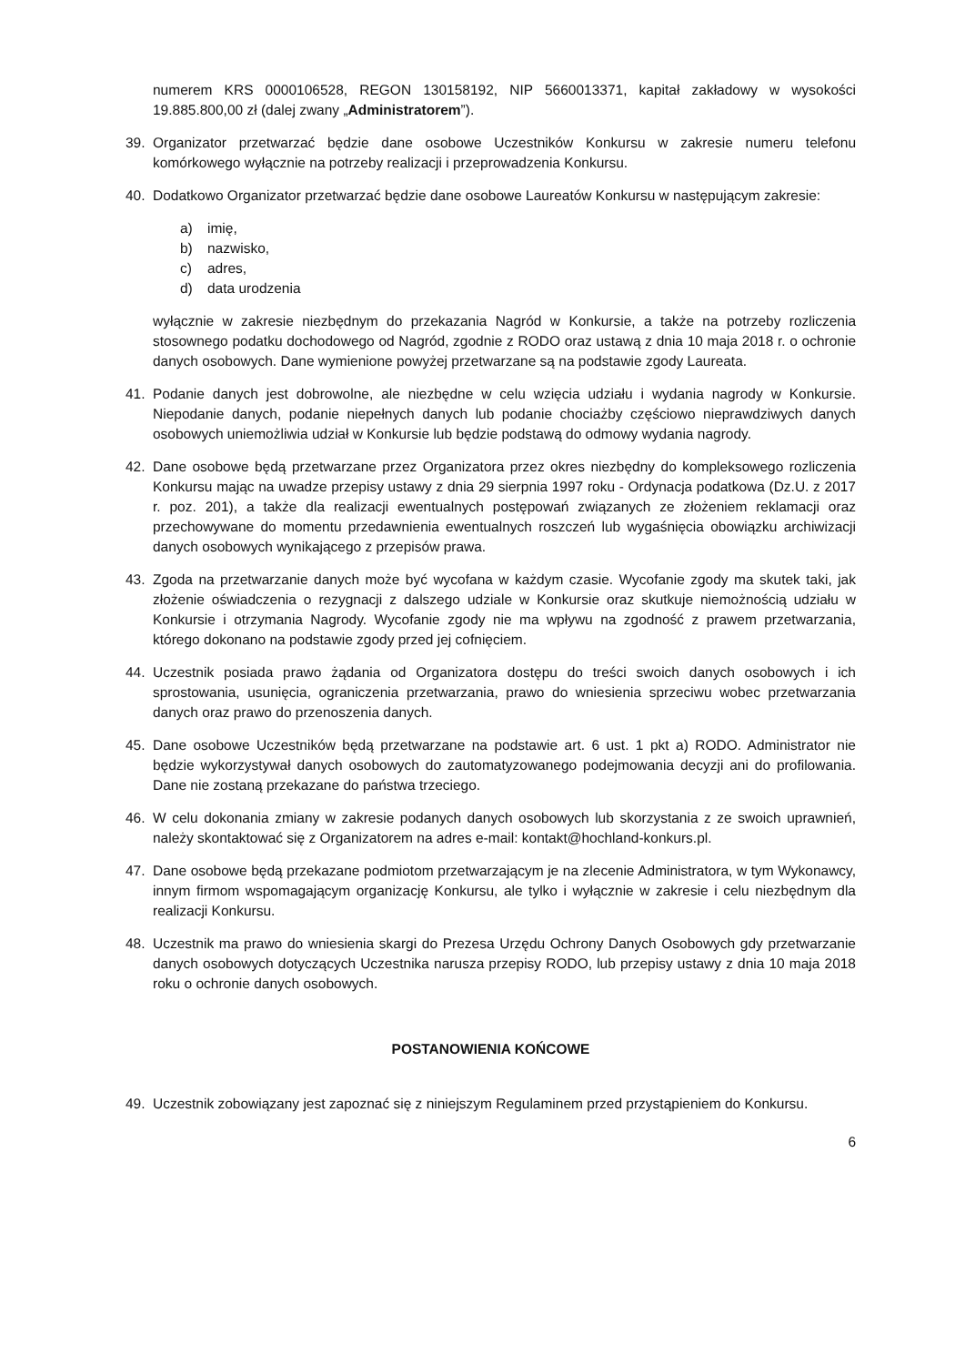numerem KRS 0000106528, REGON 130158192, NIP 5660013371, kapitał zakładowy w wysokości 19.885.800,00 zł (dalej zwany „Administratorem”).
39. Organizator przetwarzać będzie dane osobowe Uczestników Konkursu w zakresie numeru telefonu komórkowego wyłącznie na potrzeby realizacji i przeprowadzenia Konkursu.
40. Dodatkowo Organizator przetwarzać będzie dane osobowe Laureatów Konkursu w następującym zakresie:
a) imię,
b) nazwisko,
c) adres,
d) data urodzenia
wyłącznie w zakresie niezbędnym do przekazania Nagród w Konkursie, a także na potrzeby rozliczenia stosownego podatku dochodowego od Nagród, zgodnie z RODO oraz ustawą z dnia 10 maja 2018 r. o ochronie danych osobowych. Dane wymienione powyżej przetwarzane są na podstawie zgody Laureata.
41. Podanie danych jest dobrowolne, ale niezbędne w celu wzięcia udziału i wydania nagrody w Konkursie. Niepodanie danych, podanie niepełnych danych lub podanie chociażby częściowo nieprawdziwych danych osobowych uniemożliwia udział w Konkursie lub będzie podstawą do odmowy wydania nagrody.
42. Dane osobowe będą przetwarzane przez Organizatora przez okres niezbędny do kompleksowego rozliczenia Konkursu mając na uwadze przepisy ustawy z dnia 29 sierpnia 1997 roku - Ordynacja podatkowa (Dz.U. z 2017 r. poz. 201), a także dla realizacji ewentualnych postępowań związanych ze złożeniem reklamacji oraz przechowywane do momentu przedawnienia ewentualnych roszczeń lub wygaśnięcia obowiązku archiwizacji danych osobowych wynikającego z przepisów prawa.
43. Zgoda na przetwarzanie danych może być wycofana w każdym czasie. Wycofanie zgody ma skutek taki, jak złożenie oświadczenia o rezygnacji z dalszego udziale w Konkursie oraz skutkuje niemożnością udziału w Konkursie i otrzymania Nagrody. Wycofanie zgody nie ma wpływu na zgodność z prawem przetwarzania, którego dokonano na podstawie zgody przed jej cofnięciem.
44. Uczestnik posiada prawo żądania od Organizatora dostępu do treści swoich danych osobowych i ich sprostowania, usunięcia, ograniczenia przetwarzania, prawo do wniesienia sprzeciwu wobec przetwarzania danych oraz prawo do przenoszenia danych.
45. Dane osobowe Uczestników będą przetwarzane na podstawie art. 6 ust. 1 pkt a) RODO. Administrator nie będzie wykorzystywał danych osobowych do zautomatyzowanego podejmowania decyzji ani do profilowania. Dane nie zostaną przekazane do państwa trzeciego.
46. W celu dokonania zmiany w zakresie podanych danych osobowych lub skorzystania z ze swoich uprawnień, należy skontaktować się z Organizatorem na adres e-mail: kontakt@hochland-konkurs.pl.
47. Dane osobowe będą przekazane podmiotom przetwarzającym je na zlecenie Administratora, w tym Wykonawcy, innym firmom wspomagającym organizację Konkursu, ale tylko i wyłącznie w zakresie i celu niezbędnym dla realizacji Konkursu.
48. Uczestnik ma prawo do wniesienia skargi do Prezesa Urzędu Ochrony Danych Osobowych gdy przetwarzanie danych osobowych dotyczących Uczestnika narusza przepisy RODO, lub przepisy ustawy z dnia 10 maja 2018 roku o ochronie danych osobowych.
POSTANOWIENIA KOŃCOWE
49. Uczestnik zobowiązany jest zapoznać się z niniejszym Regulaminem przed przystąpieniem do Konkursu.
6